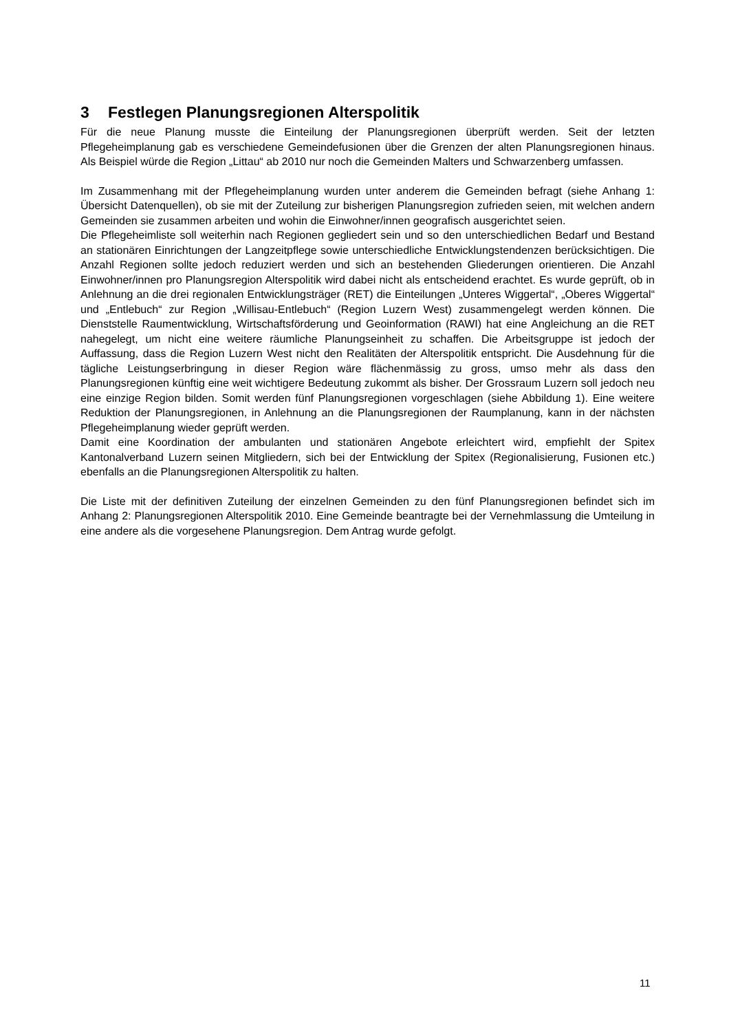3 Festlegen Planungsregionen Alterspolitik
Für die neue Planung musste die Einteilung der Planungsregionen überprüft werden. Seit der letzten Pflegeheimplanung gab es verschiedene Gemeindefusionen über die Grenzen der alten Planungsregionen hinaus. Als Beispiel würde die Region „Littau“ ab 2010 nur noch die Gemeinden Malters und Schwarzenberg umfassen.
Im Zusammenhang mit der Pflegeheimplanung wurden unter anderem die Gemeinden befragt (siehe Anhang 1: Übersicht Datenquellen), ob sie mit der Zuteilung zur bisherigen Planungsregion zufrieden seien, mit welchen andern Gemeinden sie zusammen arbeiten und wohin die Einwohner/innen geografisch ausgerichtet seien.
Die Pflegeheimliste soll weiterhin nach Regionen gegliedert sein und so den unterschiedlichen Bedarf und Bestand an stationären Einrichtungen der Langzeitpflege sowie unterschiedliche Entwicklungstendenzen berücksichtigen. Die Anzahl Regionen sollte jedoch reduziert werden und sich an bestehenden Gliederungen orientieren. Die Anzahl Einwohner/innen pro Planungsregion Alterspolitik wird dabei nicht als entscheidend erachtet. Es wurde geprüft, ob in Anlehnung an die drei regionalen Entwicklungsträger (RET) die Einteilungen „Unteres Wiggertal“, „Oberes Wiggertal“ und „Entlebuch“ zur Region „Willisau-Entlebuch“ (Region Luzern West) zusammengelegt werden können. Die Dienststelle Raumentwicklung, Wirtschaftsförderung und Geoinformation (RAWI) hat eine Angleichung an die RET nahegelegt, um nicht eine weitere räumliche Planungseinheit zu schaffen. Die Arbeitsgruppe ist jedoch der Auffassung, dass die Region Luzern West nicht den Realitäten der Alterspolitik entspricht. Die Ausdehnung für die tägliche Leistungserbringung in dieser Region wäre flächenmässig zu gross, umso mehr als dass den Planungsregionen künftig eine weit wichtigere Bedeutung zukommt als bisher. Der Grossraum Luzern soll jedoch neu eine einzige Region bilden. Somit werden fünf Planungsregionen vorgeschlagen (siehe Abbildung 1). Eine weitere Reduktion der Planungsregionen, in Anlehnung an die Planungsregionen der Raumplanung, kann in der nächsten Pflegeheimplanung wieder geprüft werden.
Damit eine Koordination der ambulanten und stationären Angebote erleichtert wird, empfiehlt der Spitex Kantonalverband Luzern seinen Mitgliedern, sich bei der Entwicklung der Spitex (Regionalisierung, Fusionen etc.) ebenfalls an die Planungsregionen Alterspolitik zu halten.
Die Liste mit der definitiven Zuteilung der einzelnen Gemeinden zu den fünf Planungsregionen befindet sich im Anhang 2: Planungsregionen Alterspolitik 2010. Eine Gemeinde beantragte bei der Vernehmlassung die Umteilung in eine andere als die vorgesehene Planungsregion. Dem Antrag wurde gefolgt.
11